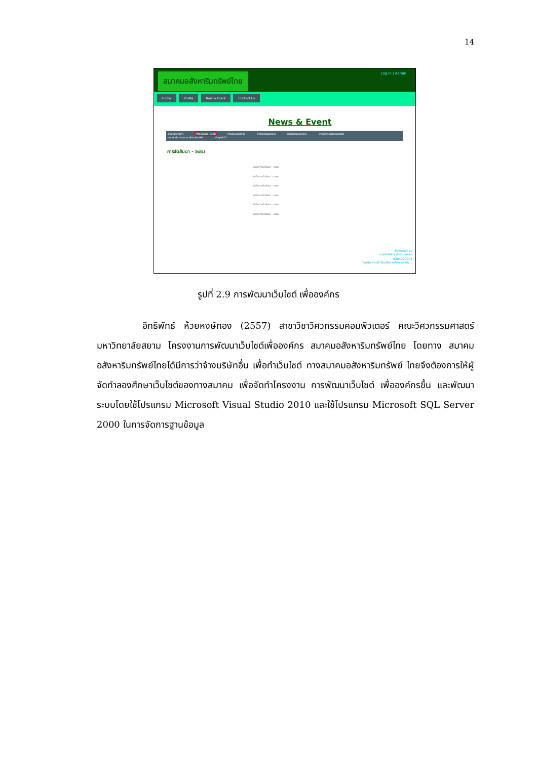14
สมาคมอสังหาริมทรัพย์ไทย Log In | Admin
Home Profile New & Event Contact Us
News & Event
งานแสดงสินค้า การจัดสัมนา - อบรม การประชุมสมาคม ข่าวกิจกรรมสมาคม ภาพกิจกรรมสมาคม ข่าวแวดวงอสังหาริมทรัพย์
แบบฟอร์มต่างๆของอสังหาริมทรัพย์ ข้อมูลทั่วไป
การจัดสัมนา - อบรม
หัวข้อการจัดสัมนา - อบรม
หัวข้อการจัดสัมนา - อบรม
หัวข้อการจัดสัมนา - อบรม
หัวข้อการจัดสัมนา - อบรม
หัวข้อการจัดสัมนา - อบรม
หัวข้อการจัดสัมนา - อบรม
Powered by
นายอิทธิพัทธ์ ห้วยหงษ์ทอง
5304020001
*Website นี้ทำขึ้นเพื่อการศึกษาเท่านั้น...
รูปที่ 2.9 การพัฒนาเว็บไซต์ เพื่อองค์กร
อิทธิพัทธ์ ห้วยหงษ์ทอง (2557) สาขาวิชาวิศวกรรมคอมพิวเตอร์ คณะวิศวกรรมศาสตร์ มหาวิทยาลัยสยาม โครงงานการพัฒนาเว็บไซต์เพื่อองค์กร สมาคมอสังหาริมทรัพย์ไทย โดยทาง สมาคมอสังหาริมทรัพย์ไทยได้มีการว่าจ้างบริษัทอื่น เพื่อทำเว็บไซต์ ทางสมาคมอสังหาริมทรัพย์ ไทยจึงต้องการให้ผู้จัดทำลองศึกษาเว็บไซต์ของทางสมาคม เพื่อจัดทำโครงงาน การพัฒนาเว็บไซต์ เพื่อองค์กรขึ้น และพัฒนาระบบโดยใช้โปรแกรม Microsoft Visual Studio 2010 และใช้โปรแกรม Microsoft SQL Server 2000 ในการจัดการฐานข้อมูล